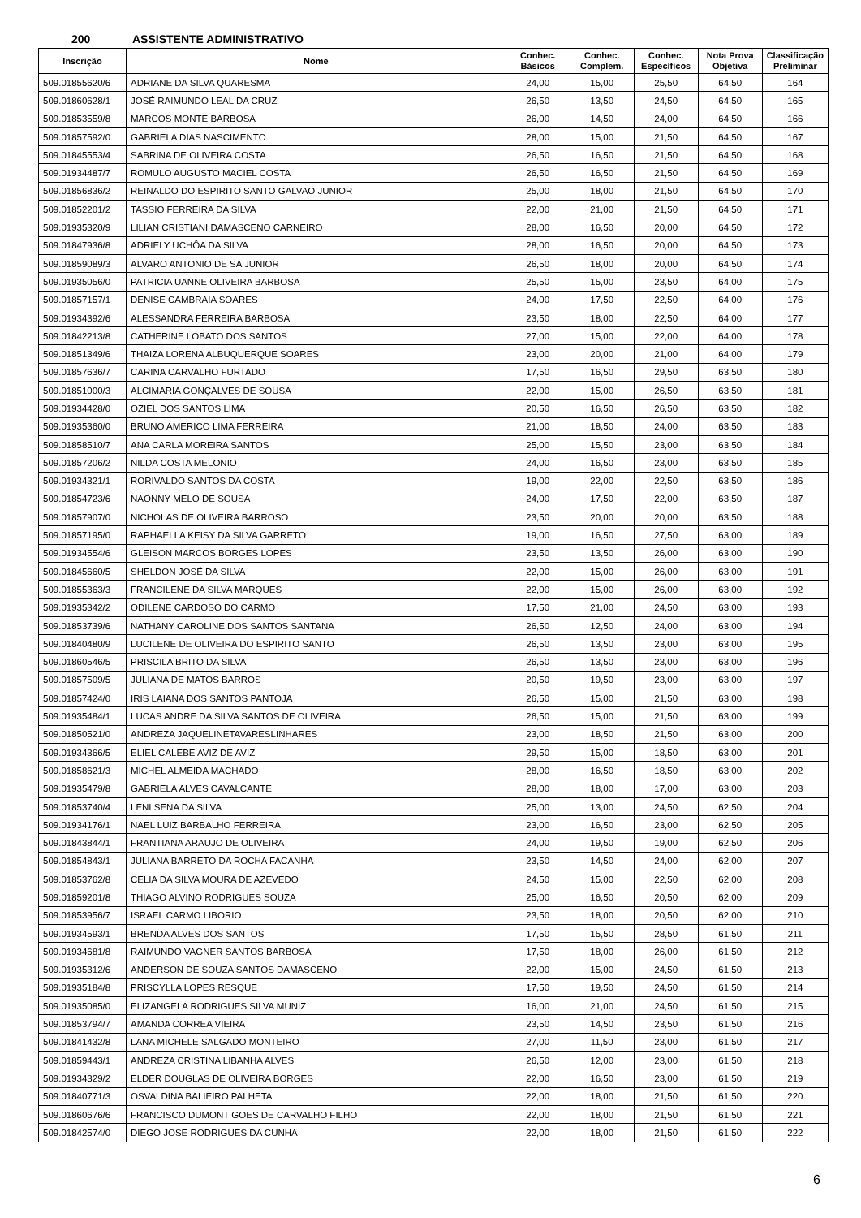200 ASSISTENTE ADMINISTRATIVO
| Inscrição | Nome | Conhec. Básicos | Conhec. Complem. | Conhec. Específicos | Nota Prova Objetiva | Classificação Preliminar |
| --- | --- | --- | --- | --- | --- | --- |
| 509.01855620/6 | ADRIANE DA SILVA QUARESMA | 24,00 | 15,00 | 25,50 | 64,50 | 164 |
| 509.01860628/1 | JOSÉ RAIMUNDO LEAL DA CRUZ | 26,50 | 13,50 | 24,50 | 64,50 | 165 |
| 509.01853559/8 | MARCOS MONTE BARBOSA | 26,00 | 14,50 | 24,00 | 64,50 | 166 |
| 509.01857592/0 | GABRIELA DIAS NASCIMENTO | 28,00 | 15,00 | 21,50 | 64,50 | 167 |
| 509.01845553/4 | SABRINA DE OLIVEIRA COSTA | 26,50 | 16,50 | 21,50 | 64,50 | 168 |
| 509.01934487/7 | ROMULO AUGUSTO MACIEL COSTA | 26,50 | 16,50 | 21,50 | 64,50 | 169 |
| 509.01856836/2 | REINALDO DO ESPIRITO SANTO GALVAO JUNIOR | 25,00 | 18,00 | 21,50 | 64,50 | 170 |
| 509.01852201/2 | TASSIO FERREIRA DA SILVA | 22,00 | 21,00 | 21,50 | 64,50 | 171 |
| 509.01935320/9 | LILIAN CRISTIANI DAMASCENO CARNEIRO | 28,00 | 16,50 | 20,00 | 64,50 | 172 |
| 509.01847936/8 | ADRIELY UCHÔA DA SILVA | 28,00 | 16,50 | 20,00 | 64,50 | 173 |
| 509.01859089/3 | ALVARO ANTONIO DE SA JUNIOR | 26,50 | 18,00 | 20,00 | 64,50 | 174 |
| 509.01935056/0 | PATRICIA UANNE OLIVEIRA BARBOSA | 25,50 | 15,00 | 23,50 | 64,00 | 175 |
| 509.01857157/1 | DENISE CAMBRAIA SOARES | 24,00 | 17,50 | 22,50 | 64,00 | 176 |
| 509.01934392/6 | ALESSANDRA FERREIRA BARBOSA | 23,50 | 18,00 | 22,50 | 64,00 | 177 |
| 509.01842213/8 | CATHERINE LOBATO DOS SANTOS | 27,00 | 15,00 | 22,00 | 64,00 | 178 |
| 509.01851349/6 | THAIZA LORENA ALBUQUERQUE SOARES | 23,00 | 20,00 | 21,00 | 64,00 | 179 |
| 509.01857636/7 | CARINA CARVALHO FURTADO | 17,50 | 16,50 | 29,50 | 63,50 | 180 |
| 509.01851000/3 | ALCIMARIA GONÇALVES DE SOUSA | 22,00 | 15,00 | 26,50 | 63,50 | 181 |
| 509.01934428/0 | OZIEL DOS SANTOS LIMA | 20,50 | 16,50 | 26,50 | 63,50 | 182 |
| 509.01935360/0 | BRUNO AMERICO LIMA FERREIRA | 21,00 | 18,50 | 24,00 | 63,50 | 183 |
| 509.01858510/7 | ANA CARLA MOREIRA SANTOS | 25,00 | 15,50 | 23,00 | 63,50 | 184 |
| 509.01857206/2 | NILDA COSTA MELONIO | 24,00 | 16,50 | 23,00 | 63,50 | 185 |
| 509.01934321/1 | RORIVALDO SANTOS DA COSTA | 19,00 | 22,00 | 22,50 | 63,50 | 186 |
| 509.01854723/6 | NAONNY MELO DE SOUSA | 24,00 | 17,50 | 22,00 | 63,50 | 187 |
| 509.01857907/0 | NICHOLAS DE OLIVEIRA BARROSO | 23,50 | 20,00 | 20,00 | 63,50 | 188 |
| 509.01857195/0 | RAPHAELLA KEISY DA SILVA GARRETO | 19,00 | 16,50 | 27,50 | 63,00 | 189 |
| 509.01934554/6 | GLEISON MARCOS BORGES LOPES | 23,50 | 13,50 | 26,00 | 63,00 | 190 |
| 509.01845660/5 | SHELDON JOSÉ DA SILVA | 22,00 | 15,00 | 26,00 | 63,00 | 191 |
| 509.01855363/3 | FRANCILENE DA SILVA MARQUES | 22,00 | 15,00 | 26,00 | 63,00 | 192 |
| 509.01935342/2 | ODILENE CARDOSO DO CARMO | 17,50 | 21,00 | 24,50 | 63,00 | 193 |
| 509.01853739/6 | NATHANY CAROLINE DOS SANTOS SANTANA | 26,50 | 12,50 | 24,00 | 63,00 | 194 |
| 509.01840480/9 | LUCILENE DE OLIVEIRA DO ESPIRITO SANTO | 26,50 | 13,50 | 23,00 | 63,00 | 195 |
| 509.01860546/5 | PRISCILA BRITO DA SILVA | 26,50 | 13,50 | 23,00 | 63,00 | 196 |
| 509.01857509/5 | JULIANA DE MATOS BARROS | 20,50 | 19,50 | 23,00 | 63,00 | 197 |
| 509.01857424/0 | IRIS LAIANA DOS SANTOS PANTOJA | 26,50 | 15,00 | 21,50 | 63,00 | 198 |
| 509.01935484/1 | LUCAS ANDRE DA SILVA SANTOS DE OLIVEIRA | 26,50 | 15,00 | 21,50 | 63,00 | 199 |
| 509.01850521/0 | ANDREZA JAQUELINETAVARESLINHARES | 23,00 | 18,50 | 21,50 | 63,00 | 200 |
| 509.01934366/5 | ELIEL CALEBE AVIZ DE AVIZ | 29,50 | 15,00 | 18,50 | 63,00 | 201 |
| 509.01858621/3 | MICHEL ALMEIDA MACHADO | 28,00 | 16,50 | 18,50 | 63,00 | 202 |
| 509.01935479/8 | GABRIELA ALVES CAVALCANTE | 28,00 | 18,00 | 17,00 | 63,00 | 203 |
| 509.01853740/4 | LENI SENA DA SILVA | 25,00 | 13,00 | 24,50 | 62,50 | 204 |
| 509.01934176/1 | NAEL LUIZ BARBALHO FERREIRA | 23,00 | 16,50 | 23,00 | 62,50 | 205 |
| 509.01843844/1 | FRANTIANA ARAUJO DE OLIVEIRA | 24,00 | 19,50 | 19,00 | 62,50 | 206 |
| 509.01854843/1 | JULIANA BARRETO DA ROCHA FACANHA | 23,50 | 14,50 | 24,00 | 62,00 | 207 |
| 509.01853762/8 | CELIA DA SILVA MOURA DE AZEVEDO | 24,50 | 15,00 | 22,50 | 62,00 | 208 |
| 509.01859201/8 | THIAGO ALVINO RODRIGUES SOUZA | 25,00 | 16,50 | 20,50 | 62,00 | 209 |
| 509.01853956/7 | ISRAEL CARMO LIBORIO | 23,50 | 18,00 | 20,50 | 62,00 | 210 |
| 509.01934593/1 | BRENDA ALVES DOS SANTOS | 17,50 | 15,50 | 28,50 | 61,50 | 211 |
| 509.01934681/8 | RAIMUNDO VAGNER SANTOS BARBOSA | 17,50 | 18,00 | 26,00 | 61,50 | 212 |
| 509.01935312/6 | ANDERSON DE SOUZA SANTOS DAMASCENO | 22,00 | 15,00 | 24,50 | 61,50 | 213 |
| 509.01935184/8 | PRISCYLLA LOPES RESQUE | 17,50 | 19,50 | 24,50 | 61,50 | 214 |
| 509.01935085/0 | ELIZANGELA RODRIGUES SILVA MUNIZ | 16,00 | 21,00 | 24,50 | 61,50 | 215 |
| 509.01853794/7 | AMANDA CORREA VIEIRA | 23,50 | 14,50 | 23,50 | 61,50 | 216 |
| 509.01841432/8 | LANA MICHELE SALGADO MONTEIRO | 27,00 | 11,50 | 23,00 | 61,50 | 217 |
| 509.01859443/1 | ANDREZA CRISTINA LIBANHA ALVES | 26,50 | 12,00 | 23,00 | 61,50 | 218 |
| 509.01934329/2 | ELDER DOUGLAS DE OLIVEIRA BORGES | 22,00 | 16,50 | 23,00 | 61,50 | 219 |
| 509.01840771/3 | OSVALDINA BALIEIRO PALHETA | 22,00 | 18,00 | 21,50 | 61,50 | 220 |
| 509.01860676/6 | FRANCISCO DUMONT GOES DE CARVALHO FILHO | 22,00 | 18,00 | 21,50 | 61,50 | 221 |
| 509.01842574/0 | DIEGO JOSE RODRIGUES DA CUNHA | 22,00 | 18,00 | 21,50 | 61,50 | 222 |
6